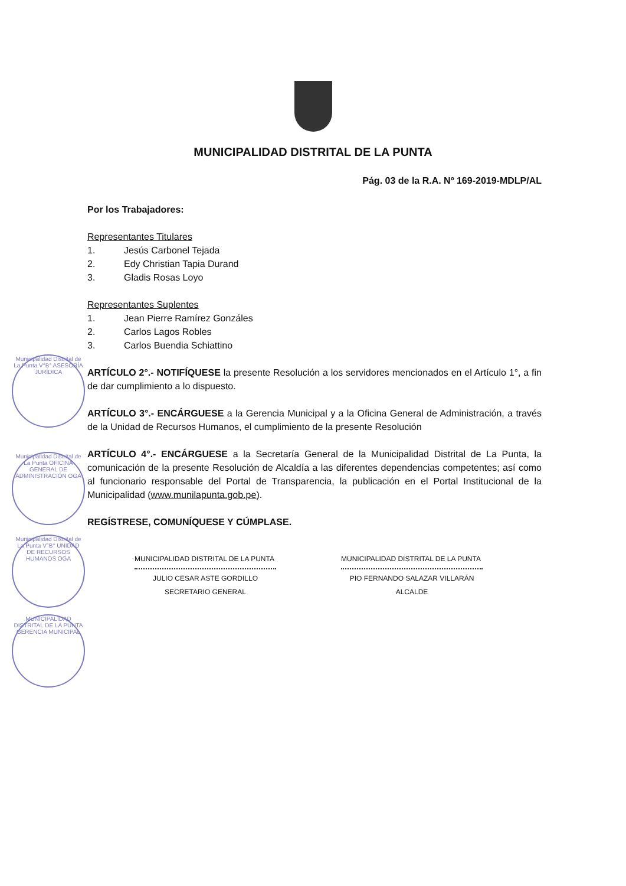MUNICIPALIDAD DISTRITAL DE LA PUNTA
Pág. 03 de la R.A. Nº 169-2019-MDLP/AL
Por los Trabajadores:
Representantes Titulares
1. Jesús Carbonel Tejada
2. Edy Christian Tapia Durand
3. Gladis Rosas Loyo
Representantes Suplentes
1. Jean Pierre Ramírez Gonzáles
2. Carlos Lagos Robles
3. Carlos Buendia Schiattino
ARTÍCULO 2°.- NOTIFÍQUESE la presente Resolución a los servidores mencionados en el Artículo 1°, a fin de dar cumplimiento a lo dispuesto.
ARTÍCULO 3°.- ENCÁRGUESE a la Gerencia Municipal y a la Oficina General de Administración, a través de la Unidad de Recursos Humanos, el cumplimiento de la presente Resolución
ARTÍCULO 4°.- ENCÁRGUESE a la Secretaría General de la Municipalidad Distrital de La Punta, la comunicación de la presente Resolución de Alcaldía a las diferentes dependencias competentes; así como al funcionario responsable del Portal de Transparencia, la publicación en el Portal Institucional de la Municipalidad (www.munilapunta.gob.pe).
REGÍSTRESE, COMUNÍQUESE Y CÚMPLASE.
MUNICIPALIDAD DISTRITAL DE LA PUNTA
JULIO CESAR ASTE GORDILLO
SECRETARIO GENERAL
MUNICIPALIDAD DISTRITAL DE LA PUNTA
PIO FERNANDO SALAZAR VILLARÁN
ALCALDE
Municipalidad Distrital de La Punta V°B° ASESORÍA JURÍDICA
Municipalidad Distrital de La Punta OFICINA GENERAL DE ADMINISTRACIÓN OGA
Municipalidad Distrital de La Punta V°B° UNIDAD DE RECURSOS HUMANOS OGA
MUNICIPALIDAD DISTRITAL DE LA PUNTA GERENCIA MUNICIPAL